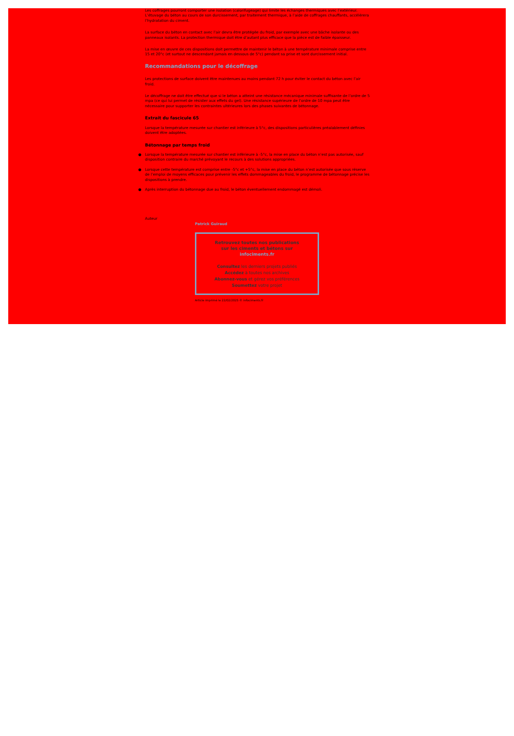Les coffrages pourront comporter une isolation (calorifugeage) qui limite les échanges thermiques avec l’extérieur. L’étuvage du béton au cours de son durcissement, par traitement thermique, à l’aide de coffrages chauffants, accélérera l’hydratation du ciment.
La surface du béton en contact avec l’air devra être protégée du froid, par exemple avec une bâche isolante ou des panneaux isolants. La protection thermique doit être d’autant plus efficace que la pièce est de faible épaisseur.
La mise en œuvre de ces dispositions doit permettre de maintenir le béton à une température minimale comprise entre 15 et 20°c (et surtout ne descendant jamais en dessous de 5°c) pendant sa prise et sont durcissement initial.
Recommandations pour le décoffrage
Les protections de surface doivent être maintenues au moins pendant 72 h pour éviter le contact du béton avec l’air froid.
Le décoffrage ne doit être effectué que si le béton a atteint une résistance mécanique minimale suffisante de l’ordre de 5 mpa (ce qui lui permet de résister aux effets du gel). Une résistance supérieure de l’ordre de 10 mpa peut être nécessaire pour supporter les contraintes ultérieures lors des phases suivantes de bétonnage.
Extrait du fascicule 65
Lorsque la température mesurée sur chantier est inférieure à 5°c, des dispositions particulières préalablement définies doivent être adoptées.
Bétonnage par temps froid
● Lorsque la température mesurée sur chantier est inférieure à -5°c, la mise en place du béton n’est pas autorisée, sauf disposition contraire du marché prévoyant le recours à des solutions appropriées.
● Lorsque cette température est comprise entre -5°c et +5°c, la mise en place du béton n’est autorisée que sous réserve de l’emploi de moyens efficaces pour prévenir les effets dommageables du froid, le programme de bétonnage précise les dispositions à prendre.
● Après interruption du bétonnage due au froid, le béton éventuellement endommagé est démoli.
Auteur
Patrick Guiraud
Retrouvez toutes nos publications
sur les ciments et bétons sur
infociments.fr
Consultez les derniers projets publiés
Accédez à toutes nos archives
Abonnez-vous et gérez vos préférences
Soumettez votre projet
Article imprimé le 22/02/2025 © infociments.fr